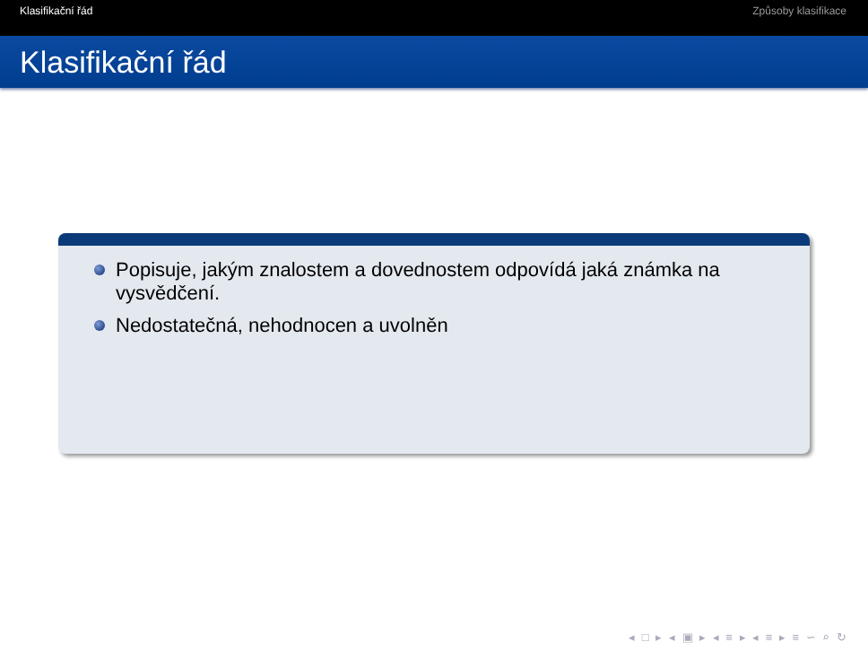Klasifikační řád Způsoby klasifikace
Klasifikační řád
Popisuje, jakým znalostem a dovednostem odpovídá jaká známka na vysvědčení.
Nedostatečná, nehodnocen a uvolněn
◂ □ ▸ ◂ ▣ ▸ ◂ ≡ ▸ ◂ ≡ ▸ ≡ ∽ ⌕ ↻